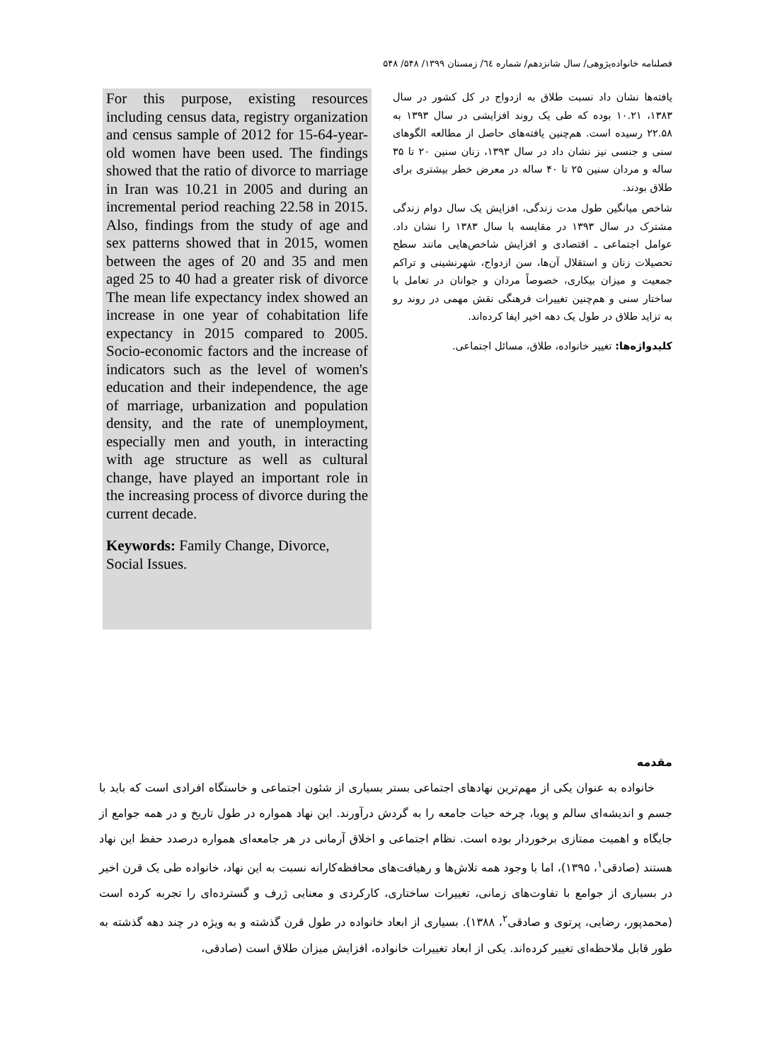فصلنامه خانواده‌پژوهی/ سال شانزدهم/ شماره ٦٤/ زمستان ۱۳۹۹/ ۵۴۸/ ۵۴۸
یافته‌ها نشان داد نسبت طلاق به ازدواج در کل کشور در سال ۱۳۸۳، ۱۰.۲۱ بوده که طی یک روند افزایشی در سال ۱۳۹۳ به ۲۲.۵۸ رسیده است. هم‌چنین یافته‌های حاصل از مطالعه الگوهای سنی و جنسی نیز نشان داد در سال ۱۳۹۳، زنان سنین ۲۰ تا ۳۵ ساله و مردان سنین ۲۵ تا ۴۰ ساله در معرض خطر بیشتری برای طلاق بودند.
شاخص میانگین طول مدت زندگی، افزایش یک سال دوام زندگی مشترک در سال ۱۳۹۳ در مقایسه با سال ۱۳۸۳ را نشان داد. عوامل اجتماعی ـ اقتصادی و افزایش شاخص‌هایی مانند سطح تحصیلات زنان و استقلال آن‌ها، سن ازدواج، شهرنشینی و تراکم جمعیت و میزان بیکاری، خصوصاً مردان و جوانان در تعامل با ساختار سنی و هم‌چنین تغییرات فرهنگی نقش مهمی در روند رو به تزاید طلاق در طول یک دهه اخیر ایفا کرده‌اند.
کلیدواژه‌ها: تغییر خانواده، طلاق، مسائل اجتماعی.
For this purpose, existing resources including census data, registry organization and census sample of 2012 for 15-64-year-old women have been used. The findings showed that the ratio of divorce to marriage in Iran was 10.21 in 2005 and during an incremental period reaching 22.58 in 2015. Also, findings from the study of age and sex patterns showed that in 2015, women between the ages of 20 and 35 and men aged 25 to 40 had a greater risk of divorce The mean life expectancy index showed an increase in one year of cohabitation life expectancy in 2015 compared to 2005. Socio-economic factors and the increase of indicators such as the level of women's education and their independence, the age of marriage, urbanization and population density, and the rate of unemployment, especially men and youth, in interacting with age structure as well as cultural change, have played an important role in the increasing process of divorce during the current decade.
Keywords: Family Change, Divorce,
Social Issues.
مقدمه
خانواده به عنوان یکی از مهم‌ترین نهادهای اجتماعی بستر بسیاری از شئون اجتماعی و خاستگاه افرادی است که باید با جسم و اندیشه‌ای سالم و پویا، چرخه حیات جامعه را به گردش درآورند. این نهاد همواره در طول تاریخ و در همه جوامع از جایگاه و اهمیت ممتازی برخوردار بوده است. نظام اجتماعی و اخلاق آرمانی در هر جامعه‌ای همواره درصدد حفظ این نهاد هستند (صادقی<sup>۱</sup>، ۱۳۹۵)، اما با وجود همه تلاش‌ها و رهیافت‌های محافظه‌کارانه نسبت به این نهاد، خانواده طی یک قرن اخیر در بسیاری از جوامع با تفاوت‌های زمانی، تغییرات ساختاری، کارکردی و معنایی ژرف و گسترده‌ای را تجربه کرده است (محمدپور، رضایی، پرتوی و صادقی<sup>۲</sup>، ۱۳۸۸). بسیاری از ابعاد خانواده در طول قرن گذشته و به ویژه در چند دهه گذشته به طور قابل ملاحظه‌ای تغییر کرده‌اند. یکی از ابعاد تغییرات خانواده، افزایش میزان طلاق است (صادقی،